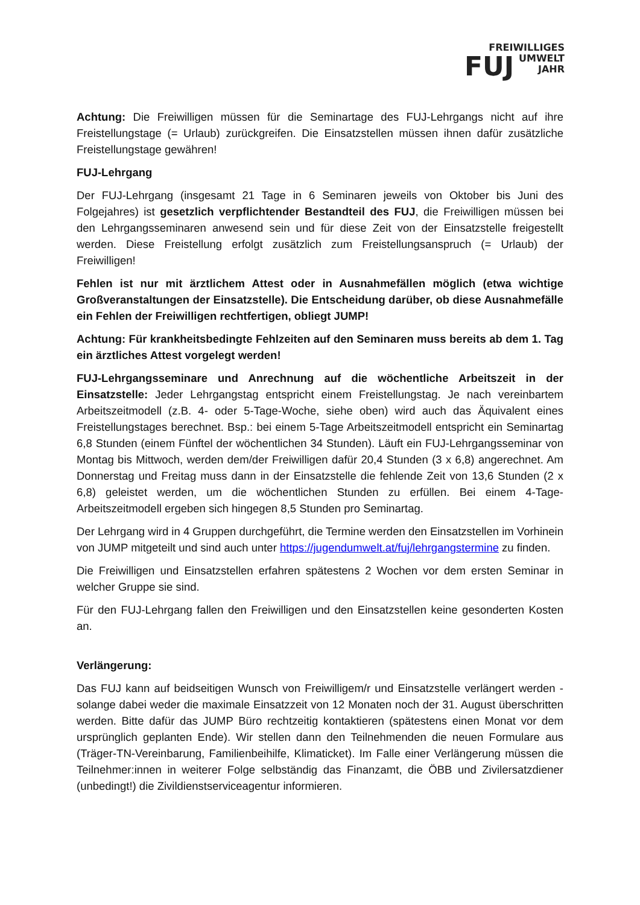FREIWILLIGES
FUJ UMWELT
JAHR
Achtung: Die Freiwilligen müssen für die Seminartage des FUJ-Lehrgangs nicht auf ihre Freistellungstage (= Urlaub) zurückgreifen. Die Einsatzstellen müssen ihnen dafür zusätzliche Freistellungstage gewähren!
FUJ-Lehrgang
Der FUJ-Lehrgang (insgesamt 21 Tage in 6 Seminaren jeweils von Oktober bis Juni des Folgejahres) ist gesetzlich verpflichtender Bestandteil des FUJ, die Freiwilligen müssen bei den Lehrgangsseminaren anwesend sein und für diese Zeit von der Einsatzstelle freigestellt werden. Diese Freistellung erfolgt zusätzlich zum Freistellungsanspruch (= Urlaub) der Freiwilligen!
Fehlen ist nur mit ärztlichem Attest oder in Ausnahmefällen möglich (etwa wichtige Großveranstaltungen der Einsatzstelle). Die Entscheidung darüber, ob diese Ausnahmefälle ein Fehlen der Freiwilligen rechtfertigen, obliegt JUMP!
Achtung: Für krankheitsbedingte Fehlzeiten auf den Seminaren muss bereits ab dem 1. Tag ein ärztliches Attest vorgelegt werden!
FUJ-Lehrgangsseminare und Anrechnung auf die wöchentliche Arbeitszeit in der Einsatzstelle: Jeder Lehrgangstag entspricht einem Freistellungstag. Je nach vereinbartem Arbeitszeitmodell (z.B. 4- oder 5-Tage-Woche, siehe oben) wird auch das Äquivalent eines Freistellungstages berechnet. Bsp.: bei einem 5-Tage Arbeitszeitmodell entspricht ein Seminartag 6,8 Stunden (einem Fünftel der wöchentlichen 34 Stunden). Läuft ein FUJ-Lehrgangsseminar von Montag bis Mittwoch, werden dem/der Freiwilligen dafür 20,4 Stunden (3 x 6,8) angerechnet. Am Donnerstag und Freitag muss dann in der Einsatzstelle die fehlende Zeit von 13,6 Stunden (2 x 6,8) geleistet werden, um die wöchentlichen Stunden zu erfüllen. Bei einem 4-Tage-Arbeitszeitmodell ergeben sich hingegen 8,5 Stunden pro Seminartag.
Der Lehrgang wird in 4 Gruppen durchgeführt, die Termine werden den Einsatzstellen im Vorhinein von JUMP mitgeteilt und sind auch unter https://jugendumwelt.at/fuj/lehrgangstermine zu finden.
Die Freiwilligen und Einsatzstellen erfahren spätestens 2 Wochen vor dem ersten Seminar in welcher Gruppe sie sind.
Für den FUJ-Lehrgang fallen den Freiwilligen und den Einsatzstellen keine gesonderten Kosten an.
Verlängerung:
Das FUJ kann auf beidseitigen Wunsch von Freiwilligem/r und Einsatzstelle verlängert werden - solange dabei weder die maximale Einsatzzeit von 12 Monaten noch der 31. August überschritten werden. Bitte dafür das JUMP Büro rechtzeitig kontaktieren (spätestens einen Monat vor dem ursprünglich geplanten Ende). Wir stellen dann den Teilnehmenden die neuen Formulare aus (Träger-TN-Vereinbarung, Familienbeihilfe, Klimaticket). Im Falle einer Verlängerung müssen die Teilnehmer:innen in weiterer Folge selbständig das Finanzamt, die ÖBB und Zivilersatzdiener (unbedingt!) die Zivildienstserviceagentur informieren.